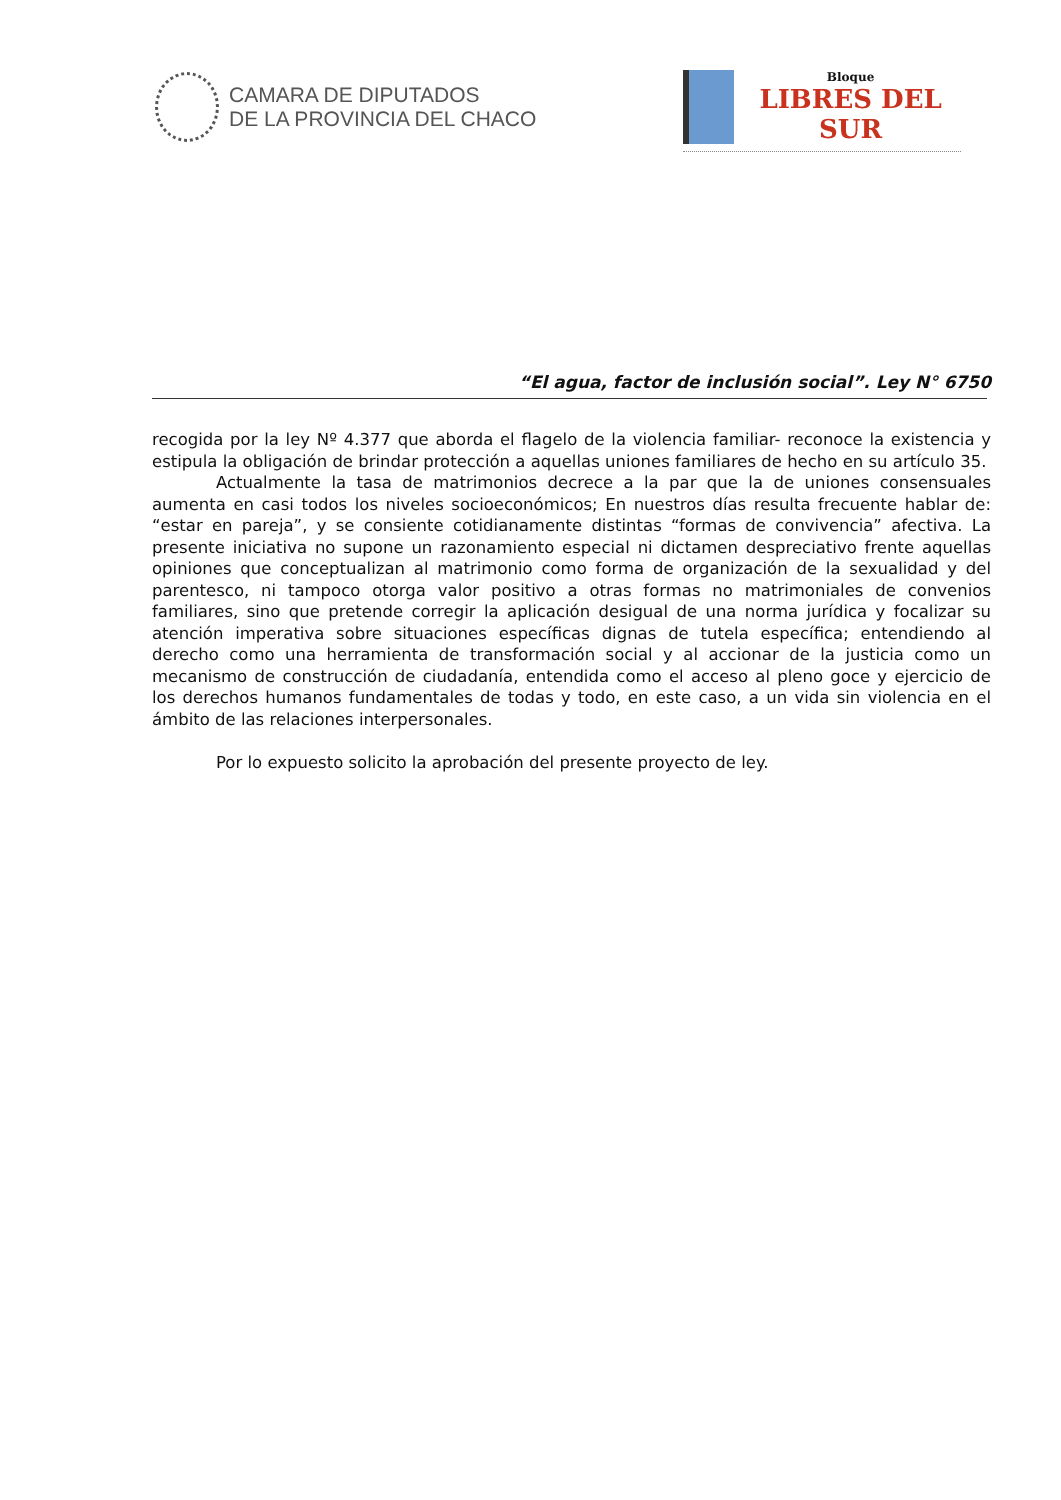CAMARA DE DIPUTADOS
DE LA PROVINCIA DEL CHACO
Bloque
LIBRES DEL SUR
“El agua, factor de inclusión social”. Ley N° 6750
recogida por la ley Nº 4.377 que aborda el flagelo de la violencia familiar- reconoce la existencia y estipula la obligación de brindar protección a aquellas uniones familiares de hecho en su artículo 35.
Actualmente la tasa de matrimonios decrece a la par que la de uniones consensuales aumenta en casi todos los niveles socioeconómicos; En nuestros días resulta frecuente hablar de: “estar en pareja”, y se consiente cotidianamente distintas “formas de convivencia” afectiva. La presente iniciativa no supone un razonamiento especial ni dictamen despreciativo frente aquellas opiniones que conceptualizan al matrimonio como forma de organización de la sexualidad y del parentesco, ni tampoco otorga valor positivo a otras formas no matrimoniales de convenios familiares, sino que pretende corregir la aplicación desigual de una norma jurídica y focalizar su atención imperativa sobre situaciones específicas dignas de tutela específica; entendiendo al derecho como una herramienta de transformación social y al accionar de la justicia como un mecanismo de construcción de ciudadanía, entendida como el acceso al pleno goce y ejercicio de los derechos humanos fundamentales de todas y todo, en este caso, a un vida sin violencia en el ámbito de las relaciones interpersonales.
Por lo expuesto solicito la aprobación del presente proyecto de ley.